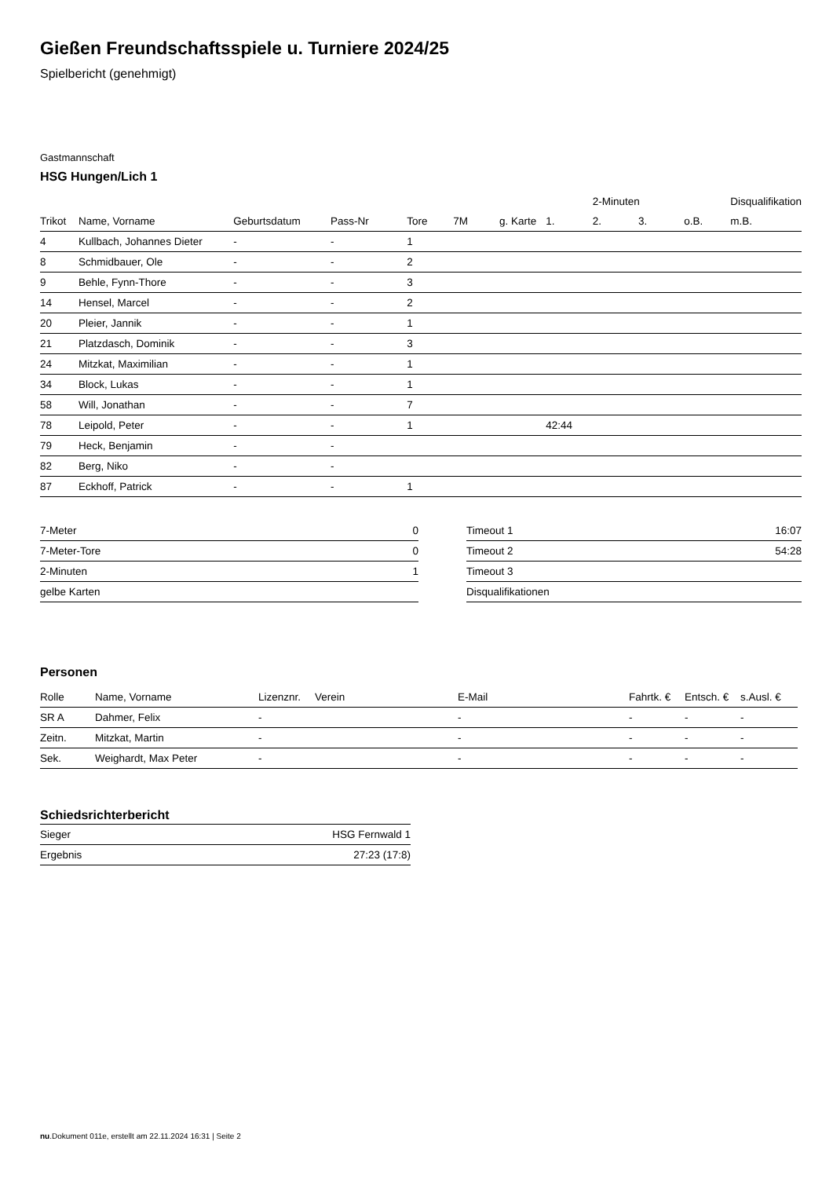Gießen Freundschaftsspiele u. Turniere 2024/25
Spielbericht (genehmigt)
Gastmannschaft
HSG Hungen/Lich 1
| | | | | | | | | 2-Minuten | | | Disqualifikation |
| --- | --- | --- | --- | --- | --- | --- | --- | --- | --- | --- | --- |
| Trikot | Name, Vorname | Geburtsdatum | Pass-Nr | Tore | 7M | g. Karte | 1. | 2. | 3. | o.B. | m.B. |
| 4 | Kullbach, Johannes Dieter | - | - | 1 | | | | | | | |
| 8 | Schmidbauer, Ole | - | - | 2 | | | | | | | |
| 9 | Behle, Fynn-Thore | - | - | 3 | | | | | | | |
| 14 | Hensel, Marcel | - | - | 2 | | | | | | | |
| 20 | Pleier, Jannik | - | - | 1 | | | | | | | |
| 21 | Platzdasch, Dominik | - | - | 3 | | | | | | | |
| 24 | Mitzkat, Maximilian | - | - | 1 | | | | | | | |
| 34 | Block, Lukas | - | - | 1 | | | | | | | |
| 58 | Will, Jonathan | - | - | 7 | | | | | | | |
| 78 | Leipold, Peter | - | - | 1 | | | 42:44 | | | | |
| 79 | Heck, Benjamin | - | - | | | | | | | | |
| 82 | Berg, Niko | - | - | | | | | | | | |
| 87 | Eckhoff, Patrick | - | - | 1 | | | | | | | |
| 7-Meter | 0 |
| 7-Meter-Tore | 0 |
| 2-Minuten | 1 |
| gelbe Karten | |
| Timeout 1 | 16:07 |
| Timeout 2 | 54:28 |
| Timeout 3 | |
| Disqualifikationen | |
Personen
| Rolle | Name, Vorname | Lizenznr. | Verein | E-Mail | Fahrtk. € | Entsch. € | s.Ausl. € |
| --- | --- | --- | --- | --- | --- | --- | --- |
| SR A | Dahmer, Felix | - | | - | - | - | - |
| Zeitn. | Mitzkat, Martin | - | | - | - | - | - |
| Sek. | Weighardt, Max Peter | - | | - | - | - | - |
Schiedsrichterbericht
| Sieger | HSG Fernwald 1 |
| Ergebnis | 27:23 (17:8) |
nu.Dokument 011e, erstellt am 22.11.2024 16:31 | Seite 2